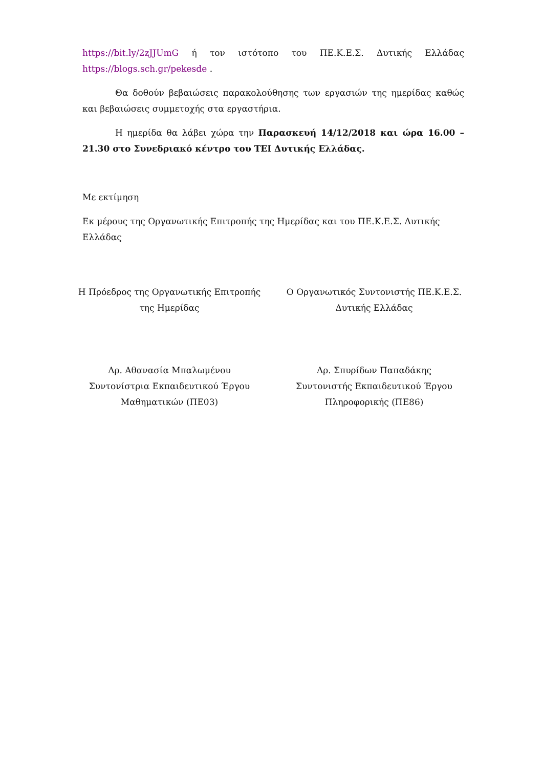https://bit.ly/2zJJUmG ή τον ιστότοπο του ΠΕ.Κ.Ε.Σ. Δυτικής Ελλάδας https://blogs.sch.gr/pekesde .
Θα δοθούν βεβαιώσεις παρακολούθησης των εργασιών της ημερίδας καθώς και βεβαιώσεις συμμετοχής στα εργαστήρια.
Η ημερίδα θα λάβει χώρα την Παρασκευή 14/12/2018 και ώρα 16.00 – 21.30 στο Συνεδριακό κέντρο του ΤΕΙ Δυτικής Ελλάδας.
Με εκτίμηση
Εκ μέρους της Οργανωτικής Επιτροπής της Ημερίδας και του ΠΕ.Κ.Ε.Σ. Δυτικής Ελλάδας
Η Πρόεδρος της Οργανωτικής Επιτροπής της Ημερίδας
Ο Οργανωτικός Συντονιστής ΠΕ.Κ.Ε.Σ. Δυτικής Ελλάδας
Δρ. Αθανασία Μπαλωμένου
Συντονίστρια Εκπαιδευτικού Έργου
Μαθηματικών (ΠΕ03)
Δρ. Σπυρίδων Παπαδάκης
Συντονιστής Εκπαιδευτικού Έργου
Πληροφορικής (ΠΕ86)